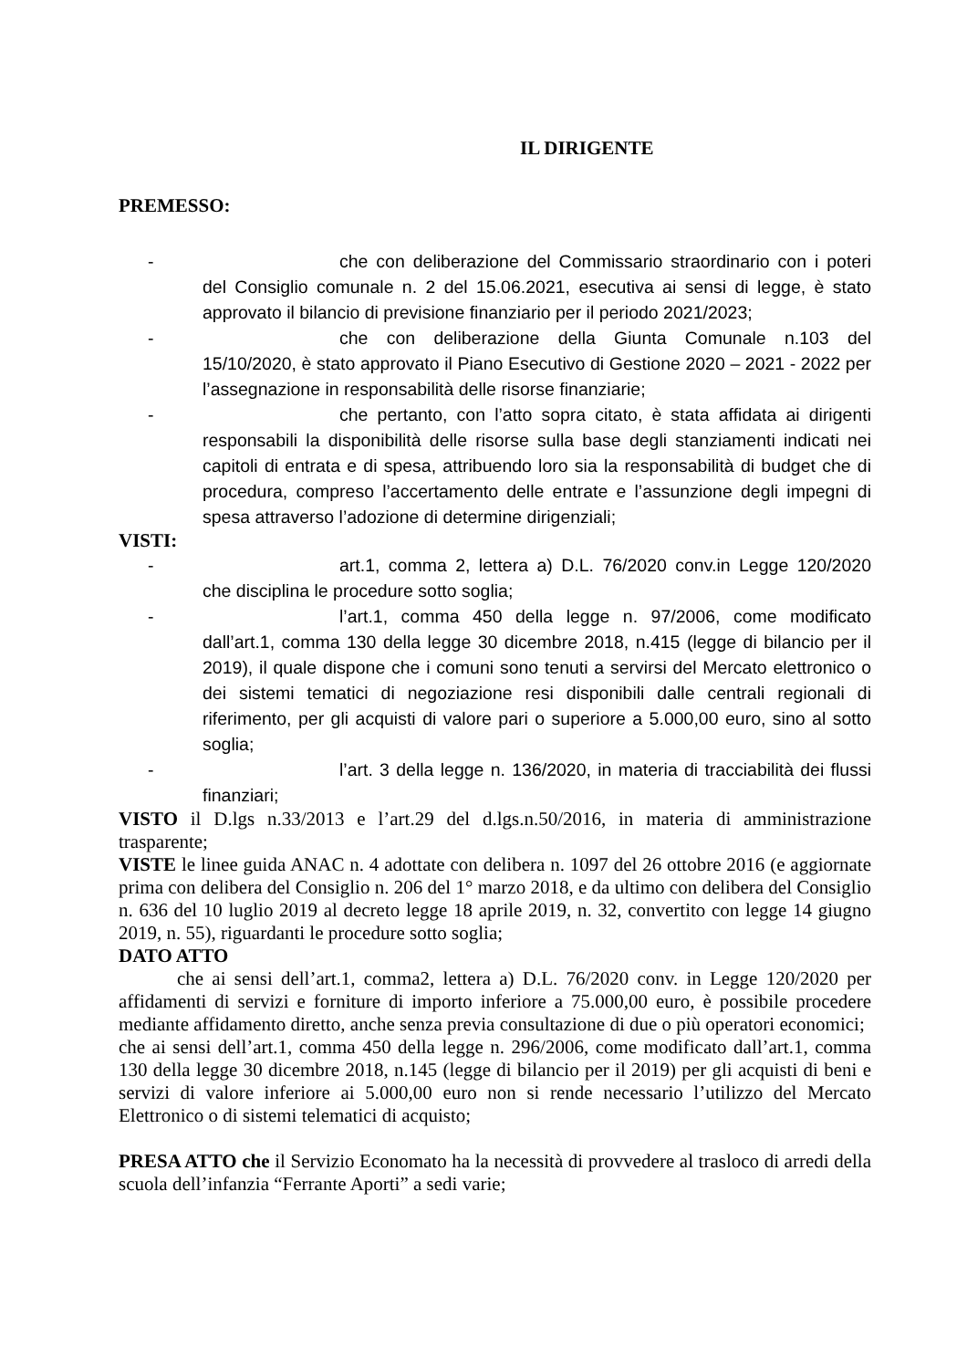IL DIRIGENTE
PREMESSO:
- che con deliberazione del Commissario straordinario con i poteri del Consiglio comunale n. 2 del 15.06.2021, esecutiva ai sensi di legge, è stato approvato il bilancio di previsione finanziario per il periodo 2021/2023;
- che con deliberazione della Giunta Comunale n.103 del 15/10/2020, è stato approvato il Piano Esecutivo di Gestione 2020 – 2021 - 2022 per l’assegnazione in responsabilità delle risorse finanziarie;
- che pertanto, con l’atto sopra citato, è stata affidata ai dirigenti responsabili la disponibilità delle risorse sulla base degli stanziamenti indicati nei capitoli di entrata e di spesa, attribuendo loro sia la responsabilità di budget che di procedura, compreso l’accertamento delle entrate e l’assunzione degli impegni di spesa attraverso l’adozione di determine dirigenziali;
VISTI:
- art.1, comma 2, lettera a) D.L. 76/2020 conv.in Legge 120/2020 che disciplina le procedure sotto soglia;
- l’art.1, comma 450 della legge n. 97/2006, come modificato dall’art.1, comma 130 della legge 30 dicembre 2018, n.415 (legge di bilancio per il 2019), il quale dispone che i comuni sono tenuti a servirsi del Mercato elettronico o dei sistemi tematici di negoziazione resi disponibili dalle centrali regionali di riferimento, per gli acquisti di valore pari o superiore a 5.000,00 euro, sino al sotto soglia;
- l’art. 3 della legge n. 136/2020, in materia di tracciabilità dei flussi finanziari;
VISTO il D.lgs n.33/2013 e l’art.29 del d.lgs.n.50/2016, in materia di amministrazione trasparente;
VISTE le linee guida ANAC n. 4 adottate con delibera n. 1097 del 26 ottobre 2016 (e aggiornate prima con delibera del Consiglio n. 206 del 1° marzo 2018, e da ultimo con delibera del Consiglio n. 636 del 10 luglio 2019 al decreto legge 18 aprile 2019, n. 32, convertito con legge 14 giugno 2019, n. 55), riguardanti le procedure sotto soglia;
DATO ATTO
che ai sensi dell’art.1, comma2, lettera a) D.L. 76/2020 conv. in Legge 120/2020 per affidamenti di servizi e forniture di importo inferiore a 75.000,00 euro, è possibile procedere mediante affidamento diretto, anche senza previa consultazione di due o più operatori economici;
che ai sensi dell’art.1, comma 450 della legge n. 296/2006, come modificato dall’art.1, comma 130 della legge 30 dicembre 2018, n.145 (legge di bilancio per il 2019) per gli acquisti di beni e servizi di valore inferiore ai 5.000,00 euro non si rende necessario l’utilizzo del Mercato Elettronico o di sistemi telematici di acquisto;
PRESA ATTO che il Servizio Economato ha la necessità di provvedere al trasloco di arredi della scuola dell’infanzia “Ferrante Aporti” a sedi varie;